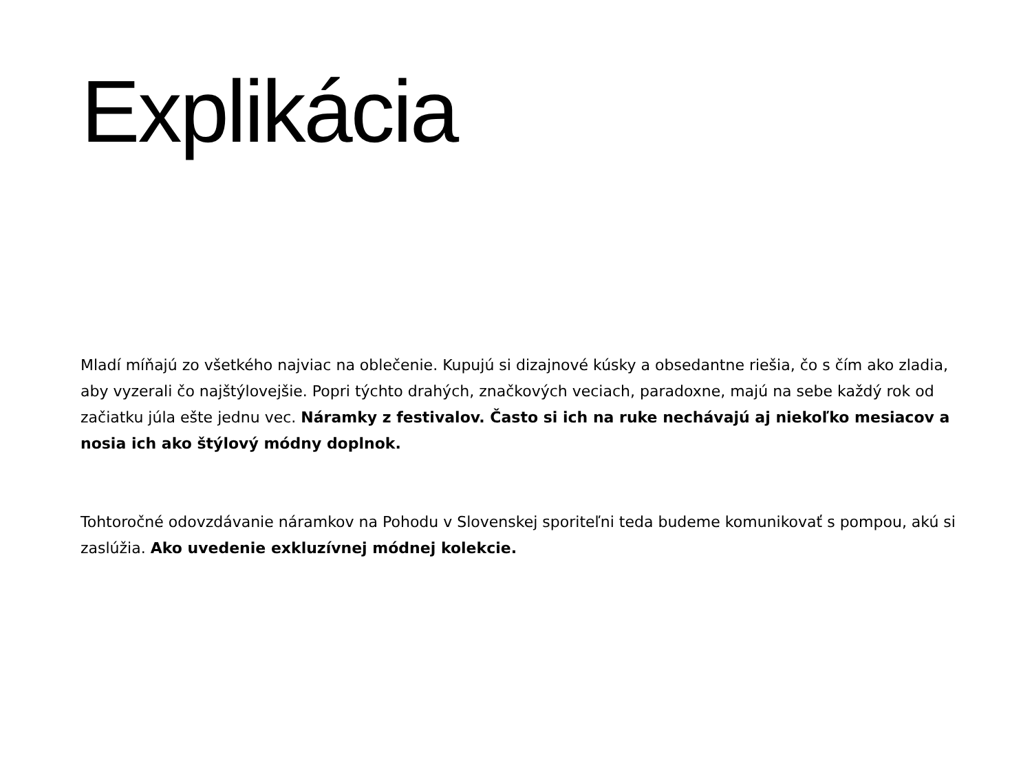Explikácia
Mladí míňajú zo všetkého najviac na oblečenie. Kupujú si dizajnové kúsky a obsedantne riešia, čo s čím ako zladia, aby vyzerali čo najštýlovejšie. Popri týchto drahých, značkových veciach, paradoxne, majú na sebe každý rok od začiatku júla ešte jednu vec. Náramky z festivalov. Často si ich na ruke nechávajú aj niekoľko mesiacov a nosia ich ako štýlový módny doplnok.
Tohtoročné odovzdávanie náramkov na Pohodu v Slovenskej sporiteľni teda budeme komunikovať s pompou, akú si zaslúžia. Ako uvedenie exkluzívnej módnej kolekcie.